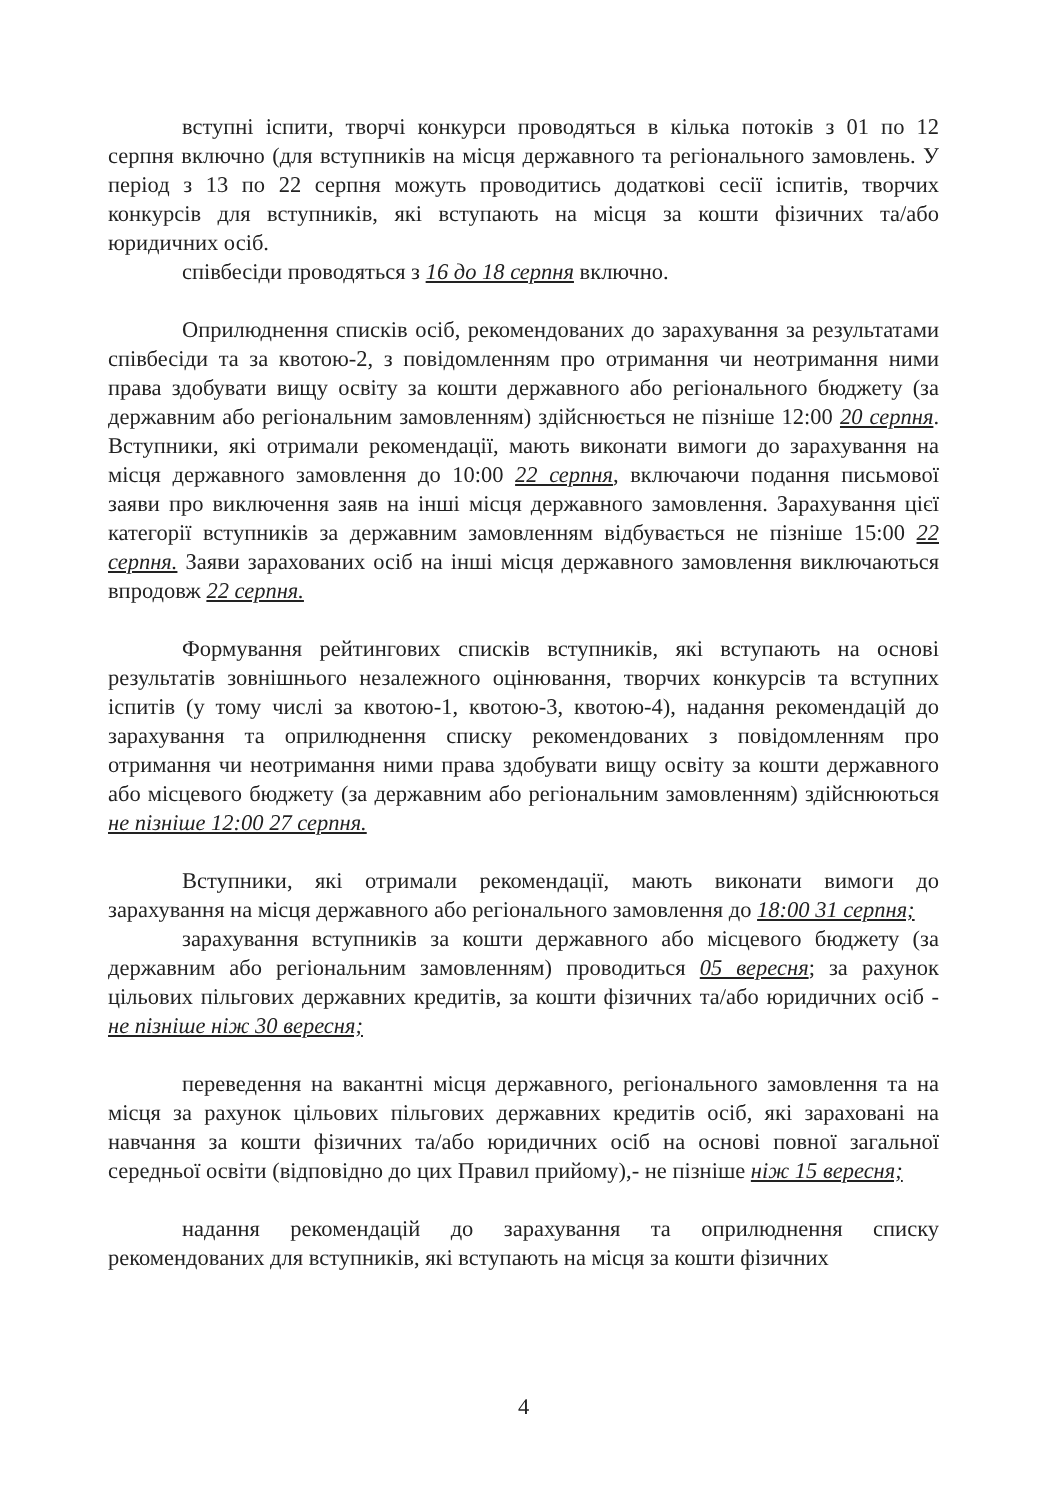вступні іспити, творчі конкурси проводяться в кілька потоків з 01 по 12 серпня включно (для вступників на місця державного та регіонального замовлень. У період з 13 по 22 серпня можуть проводитись додаткові сесії іспитів, творчих конкурсів для вступників, які вступають на місця за кошти фізичних та/або юридичних осіб.
співбесіди проводяться з 16 до 18 серпня включно.
Оприлюднення списків осіб, рекомендованих до зарахування за результатами співбесіди та за квотою-2, з повідомленням про отримання чи неотримання ними права здобувати вищу освіту за кошти державного або регіонального бюджету (за державним або регіональним замовленням) здійснюється не пізніше 12:00 20 серпня. Вступники, які отримали рекомендації, мають виконати вимоги до зарахування на місця державного замовлення до 10:00 22 серпня, включаючи подання письмової заяви про виключення заяв на інші місця державного замовлення. Зарахування цієї категорії вступників за державним замовленням відбувається не пізніше 15:00 22 серпня. Заяви зарахованих осіб на інші місця державного замовлення виключаються впродовж 22 серпня.
Формування рейтингових списків вступників, які вступають на основі результатів зовнішнього незалежного оцінювання, творчих конкурсів та вступних іспитів (у тому числі за квотою-1, квотою-3, квотою-4), надання рекомендацій до зарахування та оприлюднення списку рекомендованих з повідомленням про отримання чи неотримання ними права здобувати вищу освіту за кошти державного або місцевого бюджету (за державним або регіональним замовленням) здійснюються не пізніше 12:00 27 серпня.
Вступники, які отримали рекомендації, мають виконати вимоги до зарахування на місця державного або регіонального замовлення до 18:00 31 серпня;
зарахування вступників за кошти державного або місцевого бюджету (за державним або регіональним замовленням) проводиться 05 вересня; за рахунок цільових пільгових державних кредитів, за кошти фізичних та/або юридичних осіб - не пізніше ніж 30 вересня;
переведення на вакантні місця державного, регіонального замовлення та на місця за рахунок цільових пільгових державних кредитів осіб, які зараховані на навчання за кошти фізичних та/або юридичних осіб на основі повної загальної середньої освіти (відповідно до цих Правил прийому),- не пізніше ніж 15 вересня;
надання рекомендацій до зарахування та оприлюднення списку рекомендованих для вступників, які вступають на місця за кошти фізичних
4